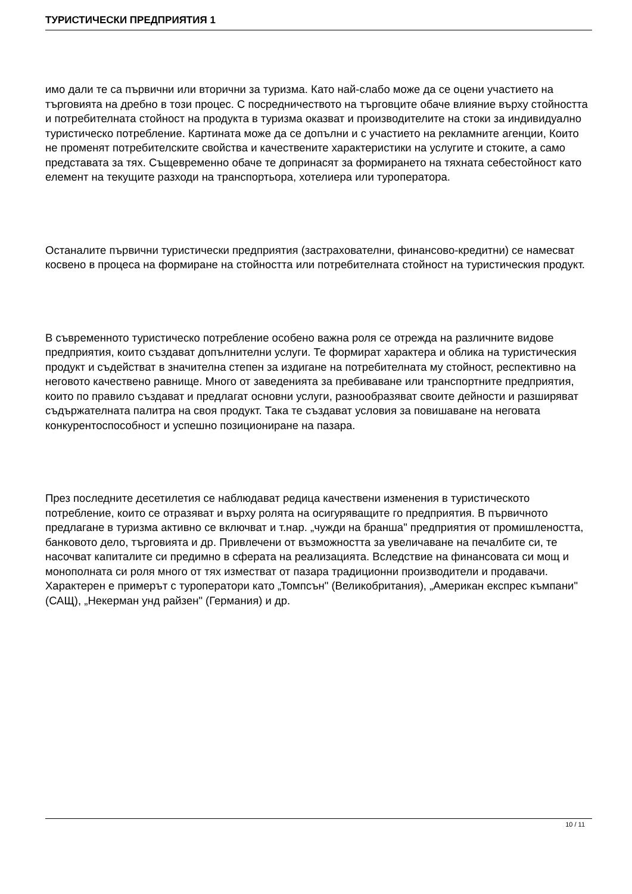ТУРИСТИЧЕСКИ ПРЕДПРИЯТИЯ 1
имо дали те са първични или вторични за туризма. Като най-слабо може да се оцени участието на търговията на дребно в този процес. С посредничеството на търговците обаче влияние върху стойността и потребителната стойност на продукта в туризма оказват и производителите на стоки за индивидуално туристическо потребление. Картината може да се допълни и с участието на рекламните агенции, Които не променят потребителските свойства и качествените характеристики на услугите и стоките, а само представата за тях. Същевременно обаче те допринасят за формирането на тяхната себестойност като елемент на текущите разходи на транспортьора, хотелиера или туроператора.
Останалите първични туристически предприятия (застрахователни, финансово-кредитни) се намесват косвено в процеса на формиране на стойността или потребителната стойност на туристическия продукт.
В съвременното туристическо потребление особено важна роля се отрежда на различните видове предприятия, които създават допълнителни услуги. Те формират характера и облика на туристическия продукт и съдействат в значителна степен за издигане на потребителната му стойност, респективно на неговото качествено равнище. Много от заведенията за пребиваване или транспортните предприятия, които по правило създават и предлагат основни услуги, разнообразяват своите дейности и разширяват съдържателната палитра на своя продукт. Така те създават условия за повишаване на неговата конкурентоспособност и успешно позициониране на пазара.
През последните десетилетия се наблюдават редица качествени изменения в туристическото потребление, които се отразяват и върху ролята на осигуряващите го предприятия. В първичното предлагане в туризма активно се включват и т.нар. „чужди на бранша" предприятия от промишлеността, банковото дело, търговията и др. Привлечени от възможността за увеличаване на печалбите си, те насочват капиталите си предимно в сферата на реализацията. Вследствие на финансовата си мощ и монополната си роля много от тях изместват от пазара традиционни производители и продавачи. Характерен е примерът с туроператори като „Томпсън" (Великобритания), „Американ експрес къмпани" (САЩ), „Некерман унд райзен" (Германия) и др.
10 / 11